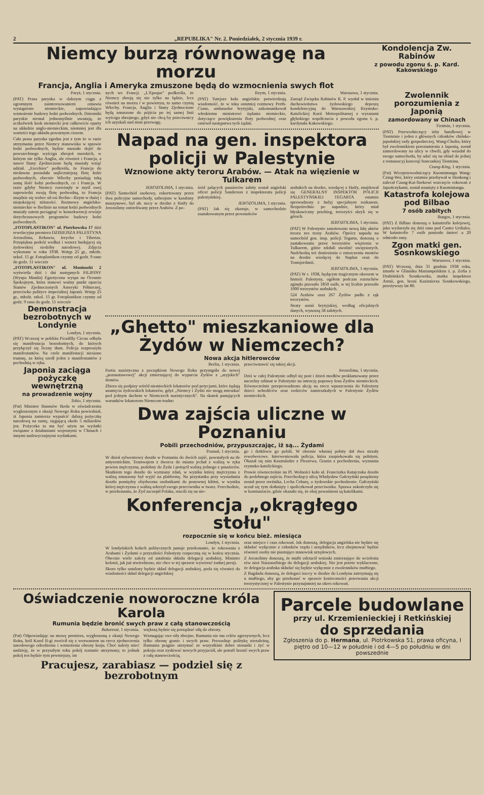2 „REPUBLIKA" Nr. 2. Poniedziałek, 2 stycznia 1939 r.
Niemcy burzą równowagę na morzu
Francja, Anglia i Ameryka zmuszone będą do wzmocnienia swych flot
Kondolencja Zw. Rabinów
z powodu zgonu ś. p. Kard. Kakowskiego
Paryż, 1 stycznia.
(PAT) Prasa paryska w dalszym ciągu z ogromnym zainteresowaniem omawia wystąpienie niemieckie, zapowiadające wzmożenie budowy łodzi podwodnych. Dzienniki paryskie niemal jednomyślnie uważają, że aczkolwiek krok niemiecki jest całkowicie oparty na układzie anglo-niemieckim, niemniej jest dla wartości tego układu poważnym ciosem.
Cała prasa paryska zgodna jest z tym że w razie utrzymania przez Niemcy stanowiska w sprawie łodzi podwodnych, będzie musiało dojść do powszechnego wyścigu zbrojeń morskich, w którym nie tylko Anglia, ale również i Francja, a nawet Stany Zjednoczone będą musiały wziąć udział. „Excelsior" podkreśla, że Francja do niedawna posiadała najliczniejszą flotę łodzi podwodnych, obecnie Włochy posiadają taką samą ilość łodzi podwodnych, co i Francja. W razie gdyby Niemcy rozwinęły w myśl swej zapowiedzi swoją flotę podwodną, to Francja znajdzie się wobec sił osi Berlin—Rzym w dużej i niepokojącej niższości. Rozmowy angielsko-niemieckie w Berlinie na temat łodzi podwodnych musiały zatem pociągnąć w konsekwencji rewizje dotychczasowych programów budowy łodzi podwodnych.
„FOTOPLASTIKON" ul. Piotrkowska 17 dziś rewelacyjna premiera DZISIEJSZA PALESTYNA Jerozolima, Rehawia, Jerycho i Tiberias. Przepiękna podróż wzdłuż i wszerz budującej się żydowskiej siedziby narodowej. Zdjęcia wykonane w roku 1938. Wstęp 25 gr., młodz. szkol. 15 gr. Fotoplastikon czynny od godz. 9 rano do godz. 11 wieczór
„FOTOPLASTIKON" ul. Moniuszki 2 wyświetla dziś i dni następnych FILIPINY (Wyspa Manila) Egzotyczna wyspa na Oceanie Spokojnym, która stanowi ważny punkt oparcia Stanów Zjednoczonych Ameryki Północnej, przeciwko polityce imperialnej Japonii. Wstęp 25 gr., młodz. szkol. 15 gr. Fotoplastikon czynny od godz. 9 rano do godz. 11 wieczór
Demonstracja bezrobotnych w Londynie
Londyn, 1 stycznia.
(PAT) Wczoraj w pobliżu Picadilly Circus odbyła się manifestacja bezrobotnych, do których przyłączył się liczny tłum. Policja rozproszyła manifestantów. Na czele manifestacji niesiono trumnę, za którą szedł jeden z manifestantów z pochodnią w ręku.
Japonia zaciąga pożyczkę wewnętrzną
na prowadzenie wojny
Tokio, 1 stycznia.
(Pat) Minister finansów Ikeda w oświadczeniu wygłoszonym z okazji Nowego Roku powiedział, iż Japonia zamierza wypuścić dalszą pożyczkę narodową na sumę, sięgającą około 5 miliardów jen. Pożyczka ta ma być użyta na wydatki związane z działaniami wojennymi w Chinach i innymi nadzwyczajnymi wydatkami.
nych we Francji. „L'Epoque" podkreśla, że Niemcy zbroją się nie tylko na lądzie, lecz również na morzu i w powietrzu, to samo czynią Włochy. Francja, Anglia i Stany Zjednoczone będą zmuszone do pójścia po tej samej linii wyścigu zbrojnego, gdyż nie chcą by przeciwnicy ich uzyskali nad nimi przewagę.
Rzym, 1 stycznia.
(PAT) Tutejsze koła angielskie potwierdzają wiadomość, że w toku ostatniej rozmowy Perth-Ciano, ambasador brytyjski, zakomunikował włoskiemu ministrowi żądania niemieckie, dotyczące powiększenia floty podwodnej oraz omówił następstwa tych żądań.
Warszawa, 1 stycznia.
Zarząd Związku Rabinów R. P. wysłał w imieniu duchowieństwa żydowskiego depeszę kondolencyjną do Warszawskiej Rzymsko-Katolickiej Kurii Metropolitarnej z wyrazami głębokiego współczucia z powodu zgonu ś. p. kardynała Kakowskiego.
Napad na gen. inspektora policji w Palestynie
Wznowione akty teroru Arabów. — Atak na więzienie w Tulkarem
JEROZOLIMA, 1 stycznia.
(PAT) Samochód osobowy, eskortowany przez dwa policyjne samochody, uzbrojone w karabiny maszynowe, był ub. nocy w drodze z Haify do Jerozolimy ostrzeliwany przez Arabów. Z po-
śród jadących pasażerów zabity został angielski oficer policji Sanderson z inspektoratu policji palestyńskiej.
JEROZOLIMA, 1 stycznia.
(PAT) Jak się okazuje, w samochodzie zaatakowanym przez powstańców
arabskich na drodze, wiodącej z Haify, znajdował się GENERALNY INSPEKTOR POLICJI PALESTYŃSKIEJ TEGARTA ostatnio sprowadzony z Indyj specjalnym rozkazem. Bezpośrednio po napadzie, który miał błyskawiczny przebieg, terroryści skryli się w górach.
JEROZOLIMA, 1 stycznia.
(PAT) W Palestynie zanotowano nową falę aktów teroru zes trony Arabów. Oprócz napadu na samochód gen. insp. policji Tegarta, donoszą o zaatakowaniu przez terorystów więzienia w Tulkarem, gdzie zdołali uwolnić uwięzionych. Nadchodzą też doniesienia o zniszczeniu mostów na drodze wiodącej do Napluz oraz do Transjordanii.
JEROZOLIMA, 1 stycznia.
(PAT) W r. 1938, będącym tragicznym okresem w historii Palestyny, ogółem podczas rozruchów zginęło przeszło 1850 osób, w tej liczbie przeszło 1000 terorystów arabskich.
524 Arabów oraz 267 Żydów padło z rąk terorystów.
Straty armii brytyjskiej, według oficjalnych danych, wynoszą 58 zabitych.
„Ghetto" mieszkaniowe dla Żydów w Niemczech?
Nowa akcja hitlerowców
Berlin, 1 stycznia.
Partia nazistyczna z początkiem Nowego Roku przystąpiła do nowej „pozaustawowej" akcji zmierzającej do wyparcia Żydów z „aryjskich" domów.
Zbiera się podpisy wśród niemieckich lokatorów pod petycjami, które żądają usunięcia żydowskich lokatorów, gdyż „Niemcy i Żydzi nie mogą mieszkać pod jednym dachem w Niemczech nazistycznych". Na skutek panujących warunków lokatorom-Niemcom trudno
przeciwstawić się takiej akcji.
Jerozolima, 1 stycznia.
Dziś w całej Palestynie odbył się post i dzień modłów proklamowany przez naczelny rabinat w Palestynie na intencję poprawy losu Żydów niemieckich. Równocześnie przeprowadzono akcję na rzecz wpuszczenia do Palestyny dzieci uchodźców oraz rodziców zamieszkałych w Palestynie Żydów niemieckich.
Dwa zajścia uliczne w Poznaniu
Pobili przechodniów, przypuszczając, iż są... Żydami
Poznań, 1 stycznia.
W dzień sylwestrowy doszło w Poznaniu do dwóch zajść, powstałych na tle antysemickim. Tramwajem z dworca do miasta jechał z walizą w ręku pewien mężczyzna, podobny do Żyda i potrącił walizą jednego z pasażerów. Skutkiem tego doszło do wymiany zdań, w wyniku której mężczyzna z walizą zmuszony był wyjść na platformę. Na przystanku przy wysiadaniu doszło pomiędzy obydwoma osobnikami do ponownej kłótni, w wyniku której mężczyzna z walizą uderzył swego przeciwnika w twarz. Przechodnie, w przekonaniu, że Żyd zaczepił Polaka, rzucili się na nie-
go i dotkliwie go pobili. W obronie własnej pobity dał dwa strzały rewolwerowe. Interweniowała policja, która zaopiekowała się pobitym. Okazał się nim Kasztaladze z Pleszewa, Gruzin z pochodzenia, wyznania rzymsko-katolickiego.
Prawie równocześnie na Pl. Wolności koło ul. Franciszka Ratajczaka doszło do podobnego zajścia. Przechodzący ulicą Władysław Gałczyński posądzony został przez rzeźnika, Lecha Ceburę, o żydowskie pochodzenie. Gałczyński uczuł się tym dotknięty i spoliczkował przeciwnika. Sprawa zakończyła się w komisariacie, gdzie okazało się, że obaj powaśnieni są katolikami.
Konferencja „okrągłego stołu"
rozpocznie się w końcu bież. miesiąca
Londyn, 1 stycznia.
W londyńskich kołach politycznych panuje przekonanie, że rokowania z Arabami i Żydami o przyszłości Palestyny rozpoczną się w końcu stycznia. Obecnie wiele zależy od ustalenia składu delegacji arabskiej. Minister kolonii, jak już stwierdzono, nie chce w tej sprawie wywierać żadnej presji.
Skoro tylko ustalony będzie skład delegacji arabskiej, poda się również do wiadomości skład delegacji angielskiej
oraz miejsce i czas rokowań. Jak donoszą, delegacja angielska nie będzie się składać wyłącznie z członków rządu i urzędników, lecz obejmować będzie również osoby nie piastujące stanowisk urzędowych.
Z Jerozolimy donoszą, że mufti odrzucił wnioski zmierzające do wcielenia rów nież Naszaszibiego do delegacji arabskiej. Nie jest przeto wykluczone, że delegacja arabska składać się będzie wyłącznie z zwolenników muftiego.
Z Bagdadu donoszą, że delegaci iraccy w drodze do Londynu zatrzymają się u muftiego, aby go przekonać w sprawie konieczności przerwania akcji terorystycznej w Palestynie przynajmniej na okres rokowań.
Zwolennik porozumienia z Japonią
zamordowany w Chinach
Tientsin, 1 stycznia.
(PAT) Przewodniczący izby handlowej w Tientsinie i jeden z głównych członków chińsko-japońskiej rady gospodarczej, Wang-Chulin, który był zwolennikiem porozumienia z Japonią, został zamordowany na ulicy w chwili, gdy wsiadał do swego samochodu, by udać się na obiad do jednej z restauracyj koncesji francuskiej Tientsinu.
Czung-King, 1 stycznia.
(Pat) Wiceprzewodniczący Kuomintangu Wang-Czing-Wei, który ostatnio przebywał w Honkong i zalecał Czang-Kai-Szekowi wszczęcie rokowań z Japończykami, został usunięty z Kuomintangu.
Katastrofa kolejowa pod Bilbao
7 osób zabitych
Burgos, 1 stycznia.
(PAT) Z Bilbao donoszą o katastrofie kolejowej, jaka wydarzyła się dziś rano pod Castro Urdiales. W katastrofie 7 osób poniosło śmierć a 20 odniosło rany.
Zgon matki gen. Sosnkowskiego
Warszawa, 1 stycznia.
(PAT) Wczoraj, dnia 31 grudnia 1938 roku, zmarła w Glinniku Mariampolskim ś. p. Zofia z Drabińskich Sosnkowska, matka inspektora Armii, gen. broni Kazimierza Sosnkowskiego, przeżywszy lat 80.
Oświadczenie noworoczne króla Karola
Rumunia będzie bronić swych praw z całą stanowczością
Bukareszt, 1 stycznia.
(Pat) Odpowiadając na mowę premiera, wygłoszoną z okazji Nowego Roku, król Karol II-gi zwrócił się z wezwaniem na rzecz zjednoczenia narodowego odrodzenia i wzmożenia obrony kraju. Choć należy mieć nadzieję, że w przyszłym roku pokój zostanie utrzymany, to jednak pokój ten będzie tym pewniejszy, im
większą będzie się porządzać siłą do obrony.
Wzmagając swe siły zbrojne, Rumunia nie ma celów agresywnych, lecz tylko obronę granic i swych praw. Prowadząc politykę niezależną, Rumunia pragnie utrzymać ze wszystkimi dobre stosunki i żyć w pokoju oraz zyskiwać nowych przyjaciół, ale potrafi bronić swych praw z całą stanowczością.
Pracujesz, zarabiasz — podziel się z bezrobotnym
Parcele budowlane
przy ul. Krzemienieckiej i Retkińskiej
do sprzedania
Zgłoszenia do p. Hermana, ul. Piotrkowska 51, prawa oficyna, I piętro od 10—12 w południe i od 4—5 po południu w dni powszednie